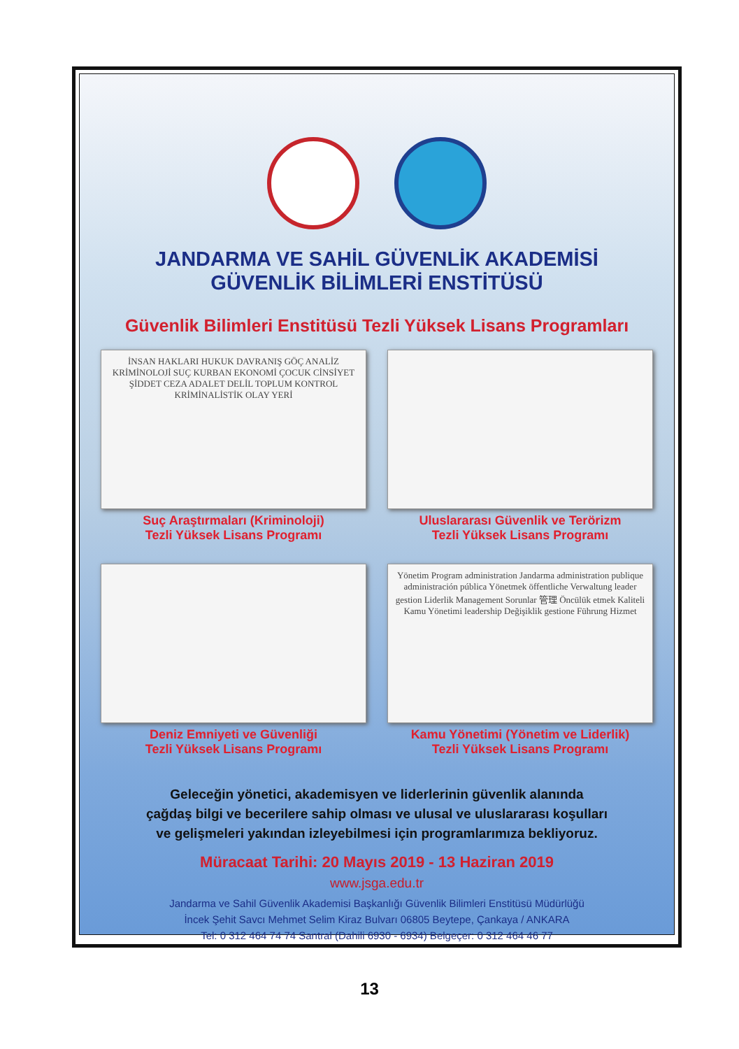JANDARMA VE SAHİL GÜVENLİK AKADEMİSİ
GÜVENLİK BİLİMLERİ ENSTİTÜSÜ
Güvenlik Bilimleri Enstitüsü Tezli Yüksek Lisans Programları
İNSAN HAKLARI HUKUK DAVRANIŞ GÖÇ ANALİZ KRİMİNOLOJİ SUÇ KURBAN EKONOMİ ÇOCUK CİNSİYET ŞİDDET CEZA ADALET DELİL TOPLUM KONTROL KRİMİNALİSTİK OLAY YERİ
Suç Araştırmaları (Kriminoloji)
Tezli Yüksek Lisans Programı
Uluslararası Güvenlik ve Terörizm
Tezli Yüksek Lisans Programı
Deniz Emniyeti ve Güvenliği
Tezli Yüksek Lisans Programı
Yönetim Program administration Jandarma administration publique administración pública Yönetmek öffentliche Verwaltung leader gestion Liderlik Management Sorunlar 管理 Öncülük etmek Kaliteli Kamu Yönetimi leadership Değişiklik gestione Führung Hizmet
Kamu Yönetimi (Yönetim ve Liderlik)
Tezli Yüksek Lisans Programı
Geleceğin yönetici, akademisyen ve liderlerinin güvenlik alanında
çağdaş bilgi ve becerilere sahip olması ve ulusal ve uluslararası koşulları
ve gelişmeleri yakından izleyebilmesi için programlarımıza bekliyoruz.
Müracaat Tarihi: 20 Mayıs 2019 - 13 Haziran 2019
www.jsga.edu.tr
Jandarma ve Sahil Güvenlik Akademisi Başkanlığı Güvenlik Bilimleri Enstitüsü Müdürlüğü
İncek Şehit Savcı Mehmet Selim Kiraz Bulvarı 06805 Beytepe, Çankaya / ANKARA
Tel: 0 312 464 74 74 Santral (Dahili 6930 - 6934) Belgeçer: 0 312 464 46 77
13